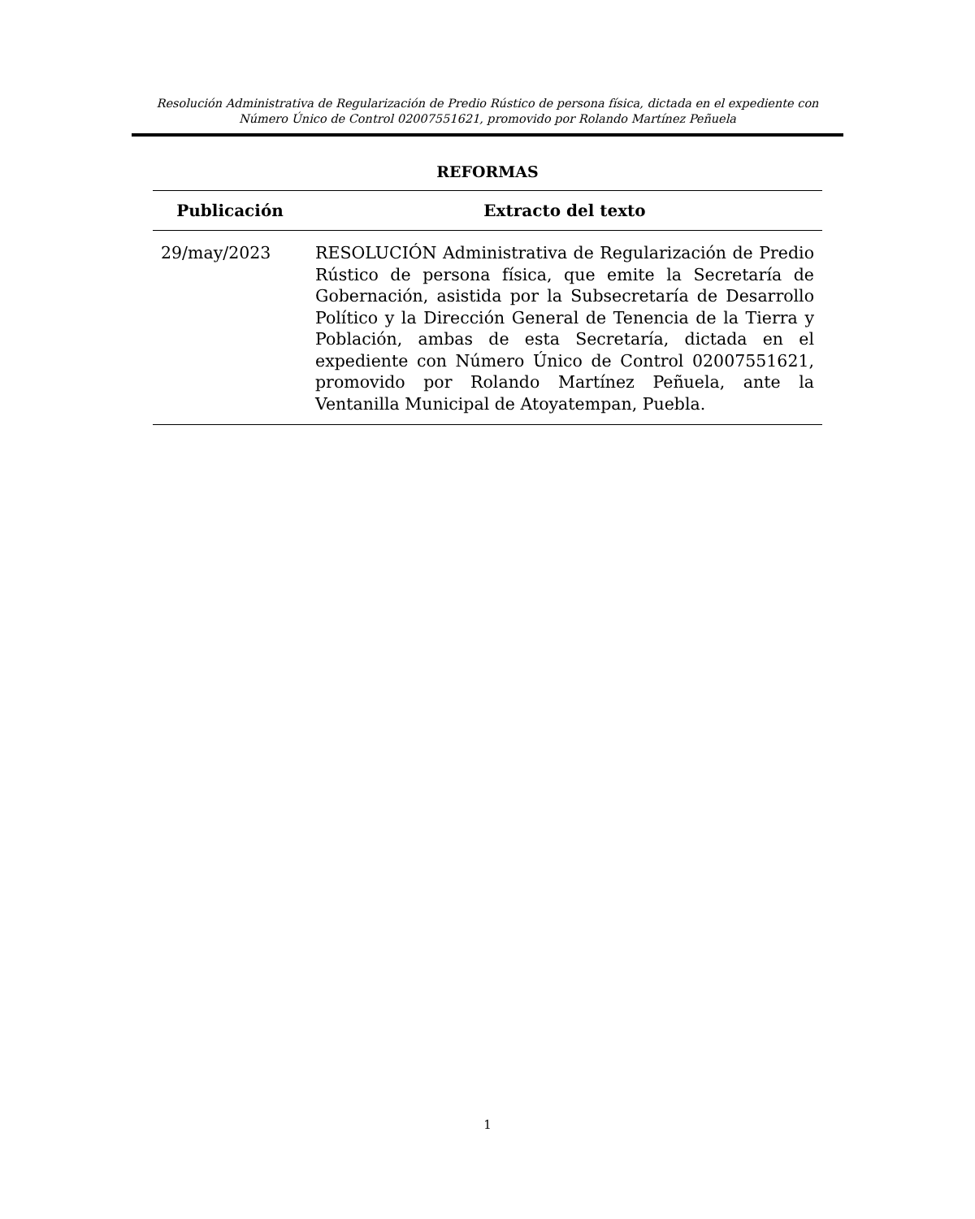Resolución Administrativa de Regularización de Predio Rústico de persona física, dictada en el expediente con Número Único de Control 02007551621, promovido por Rolando Martínez Peñuela
REFORMAS
| Publicación | Extracto del texto |
| --- | --- |
| 29/may/2023 | RESOLUCIÓN Administrativa de Regularización de Predio Rústico de persona física, que emite la Secretaría de Gobernación, asistida por la Subsecretaría de Desarrollo Político y la Dirección General de Tenencia de la Tierra y Población, ambas de esta Secretaría, dictada en el expediente con Número Único de Control 02007551621, promovido por Rolando Martínez Peñuela, ante la Ventanilla Municipal de Atoyatempan, Puebla. |
1